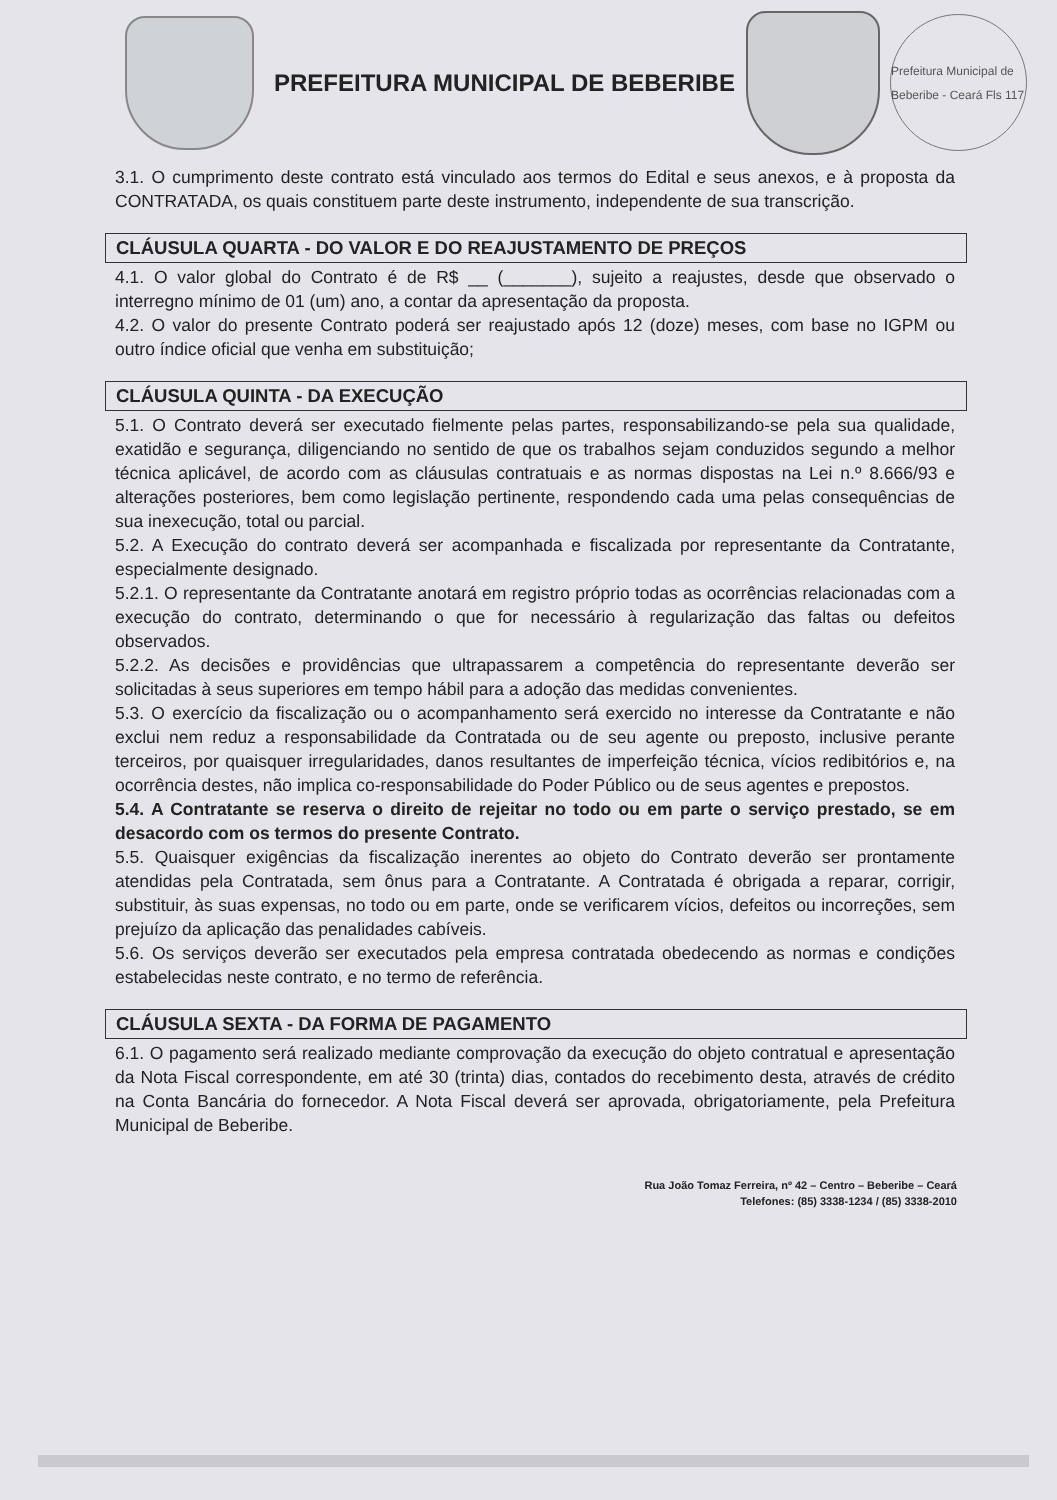PREFEITURA MUNICIPAL DE BEBERIBE
Prefeitura Municipal de Beberibe - Ceará Fls 117
3.1. O cumprimento deste contrato está vinculado aos termos do Edital e seus anexos, e à proposta da CONTRATADA, os quais constituem parte deste instrumento, independente de sua transcrição.
CLÁUSULA QUARTA - DO VALOR E DO REAJUSTAMENTO DE PREÇOS
4.1. O valor global do Contrato é de R$ __ (_______), sujeito a reajustes, desde que observado o interregno mínimo de 01 (um) ano, a contar da apresentação da proposta.
4.2. O valor do presente Contrato poderá ser reajustado após 12 (doze) meses, com base no IGPM ou outro índice oficial que venha em substituição;
CLÁUSULA QUINTA - DA EXECUÇÃO
5.1. O Contrato deverá ser executado fielmente pelas partes, responsabilizando-se pela sua qualidade, exatidão e segurança, diligenciando no sentido de que os trabalhos sejam conduzidos segundo a melhor técnica aplicável, de acordo com as cláusulas contratuais e as normas dispostas na Lei n.º 8.666/93 e alterações posteriores, bem como legislação pertinente, respondendo cada uma pelas consequências de sua inexecução, total ou parcial.
5.2. A Execução do contrato deverá ser acompanhada e fiscalizada por representante da Contratante, especialmente designado.
5.2.1. O representante da Contratante anotará em registro próprio todas as ocorrências relacionadas com a execução do contrato, determinando o que for necessário à regularização das faltas ou defeitos observados.
5.2.2. As decisões e providências que ultrapassarem a competência do representante deverão ser solicitadas à seus superiores em tempo hábil para a adoção das medidas convenientes.
5.3. O exercício da fiscalização ou o acompanhamento será exercido no interesse da Contratante e não exclui nem reduz a responsabilidade da Contratada ou de seu agente ou preposto, inclusive perante terceiros, por quaisquer irregularidades, danos resultantes de imperfeição técnica, vícios redibitórios e, na ocorrência destes, não implica co-responsabilidade do Poder Público ou de seus agentes e prepostos.
5.4. A Contratante se reserva o direito de rejeitar no todo ou em parte o serviço prestado, se em desacordo com os termos do presente Contrato.
5.5. Quaisquer exigências da fiscalização inerentes ao objeto do Contrato deverão ser prontamente atendidas pela Contratada, sem ônus para a Contratante. A Contratada é obrigada a reparar, corrigir, substituir, às suas expensas, no todo ou em parte, onde se verificarem vícios, defeitos ou incorreções, sem prejuízo da aplicação das penalidades cabíveis.
5.6. Os serviços deverão ser executados pela empresa contratada obedecendo as normas e condições estabelecidas neste contrato, e no termo de referência.
CLÁUSULA SEXTA - DA FORMA DE PAGAMENTO
6.1. O pagamento será realizado mediante comprovação da execução do objeto contratual e apresentação da Nota Fiscal correspondente, em até 30 (trinta) dias, contados do recebimento desta, através de crédito na Conta Bancária do fornecedor. A Nota Fiscal deverá ser aprovada, obrigatoriamente, pela Prefeitura Municipal de Beberibe.
Rua João Tomaz Ferreira, nº 42 – Centro – Beberibe – Ceará
Telefones: (85) 3338-1234 / (85) 3338-2010